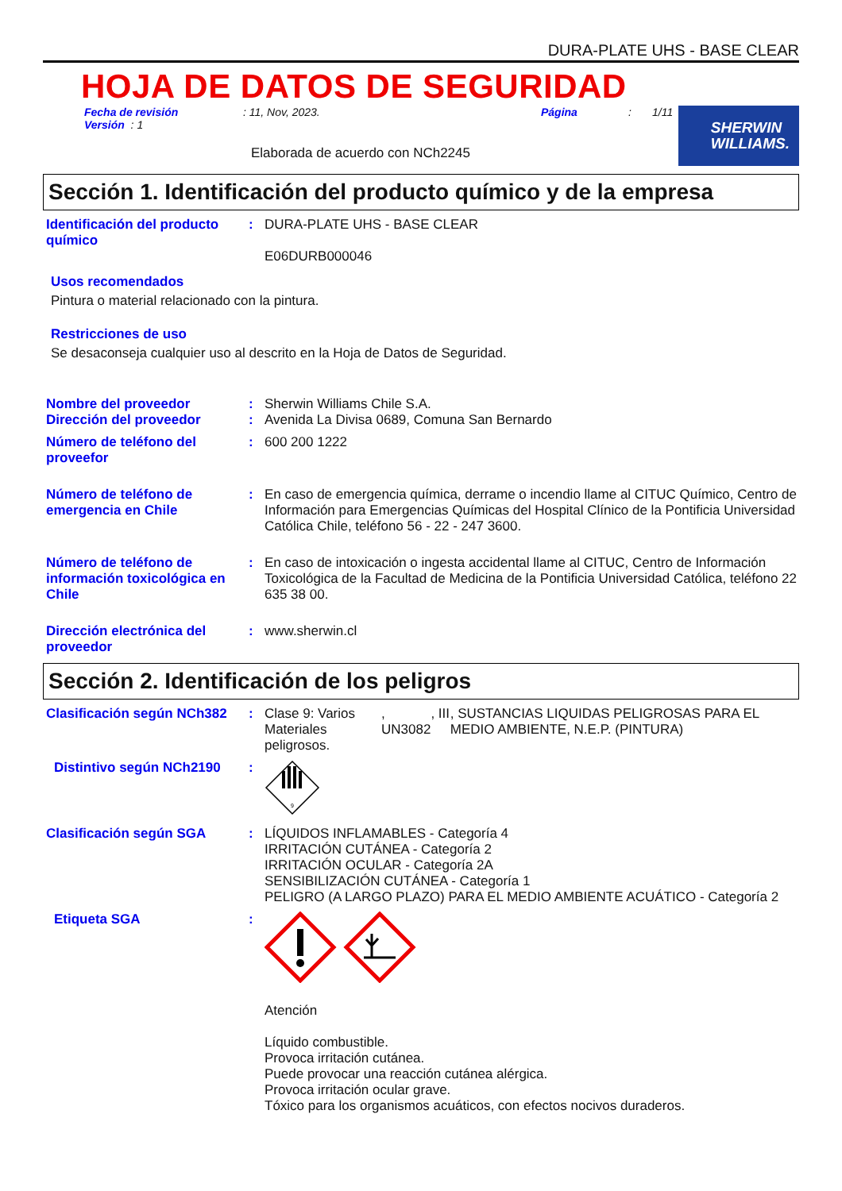DURA-PLATE UHS - BASE CLEAR
HOJA DE DATOS DE SEGURIDAD
Fecha de revisión
Versión : 1
: 11, Nov, 2023. Página : 1/11
Elaborada de acuerdo con NCh2245
SHERWIN
WILLIAMS.
Sección 1. Identificación del producto químico y de la empresa
Identificación del producto químico
: DURA-PLATE UHS - BASE CLEAR
E06DURB000046
Usos recomendados
Pintura o material relacionado con la pintura.
Restricciones de uso
Se desaconseja cualquier uso al descrito en la Hoja de Datos de Seguridad.
Nombre del proveedor
Dirección del proveedor
:
:
Sherwin Williams Chile S.A.
Avenida La Divisa 0689, Comuna San Bernardo
Número de teléfono del proveefor
: 600 200 1222
Número de teléfono de emergencia en Chile
: En caso de emergencia química, derrame o incendio llame al CITUC Químico, Centro de Información para Emergencias Químicas del Hospital Clínico de la Pontificia Universidad Católica Chile, teléfono 56 - 22 - 247 3600.
Número de teléfono de información toxicológica en Chile
: En caso de intoxicación o ingesta accidental llame al CITUC, Centro de Información Toxicológica de la Facultad de Medicina de la Pontificia Universidad Católica, teléfono 22 635 38 00.
Dirección electrónica del proveedor
: www.sherwin.cl
Sección 2. Identificación de los peligros
Clasificación según NCh382
: Clase 9: Varios Materiales peligrosos.
, UN3082 , III
, SUSTANCIAS LIQUIDAS PELIGROSAS PARA EL MEDIO AMBIENTE, N.E.P. (PINTURA)
Distintivo según NCh2190 :
9
Clasificación según SGA : LÍQUIDOS INFLAMABLES - Categoría 4
IRRITACIÓN CUTÁNEA - Categoría 2
IRRITACIÓN OCULAR - Categoría 2A
SENSIBILIZACIÓN CUTÁNEA - Categoría 1
PELIGRO (A LARGO PLAZO) PARA EL MEDIO AMBIENTE ACUÁTICO - Categoría 2
Etiqueta SGA :
Atención
Líquido combustible.
Provoca irritación cutánea.
Puede provocar una reacción cutánea alérgica.
Provoca irritación ocular grave.
Tóxico para los organismos acuáticos, con efectos nocivos duraderos.